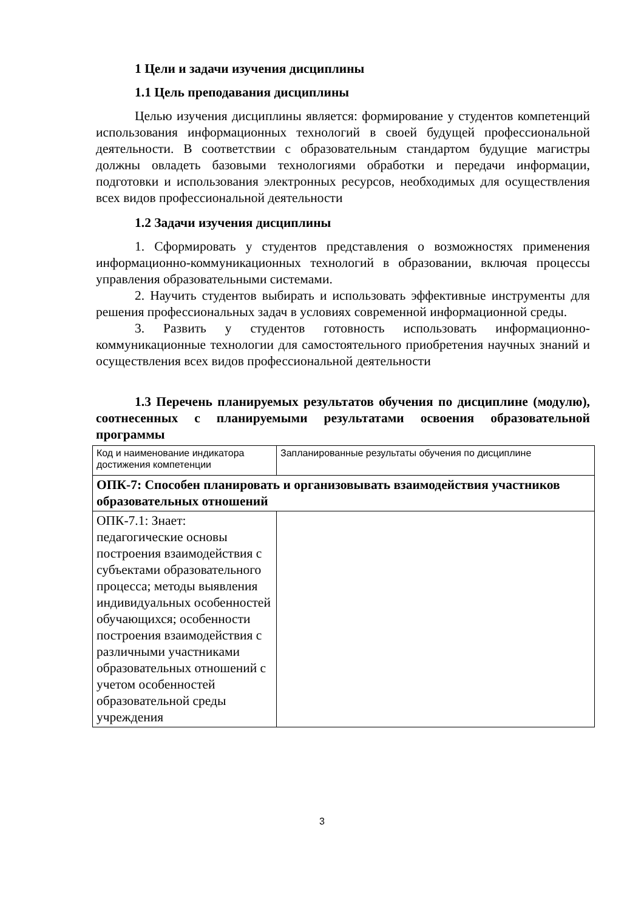1 Цели и задачи изучения дисциплины
1.1 Цель преподавания дисциплины
Целью изучения дисциплины является: формирование у студентов компетенций использования информационных технологий в своей будущей профессиональной деятельности. В соответствии с образовательным стандартом будущие магистры должны овладеть базовыми технологиями обработки и передачи информации, подготовки и использования электронных ресурсов, необходимых для осуществления всех видов профессиональной деятельности
1.2 Задачи изучения дисциплины
1. Сформировать у студентов представления о возможностях применения информационно-коммуникационных технологий в образовании, включая процессы управления образовательными системами.
2. Научить студентов выбирать и использовать эффективные инструменты для решения профессиональных задач в условиях современной информационной среды.
3. Развить у студентов готовность использовать информационно-коммуникационные технологии для самостоятельного приобретения научных знаний и осуществления всех видов профессиональной деятельности
1.3 Перечень планируемых результатов обучения по дисциплине (модулю), соотнесенных с планируемыми результатами освоения образовательной программы
| Код и наименование индикатора достижения компетенции | Запланированные результаты обучения по дисциплине |
| ОПК-7: Способен планировать и организовывать взаимодействия участников образовательных отношений | |
| ОПК-7.1: Знает: педагогические основы построения взаимодействия с субъектами образовательного процесса; методы выявления индивидуальных особенностей обучающихся; особенности построения взаимодействия с различными участниками образовательных отношений с учетом особенностей образовательной среды учреждения | |
3